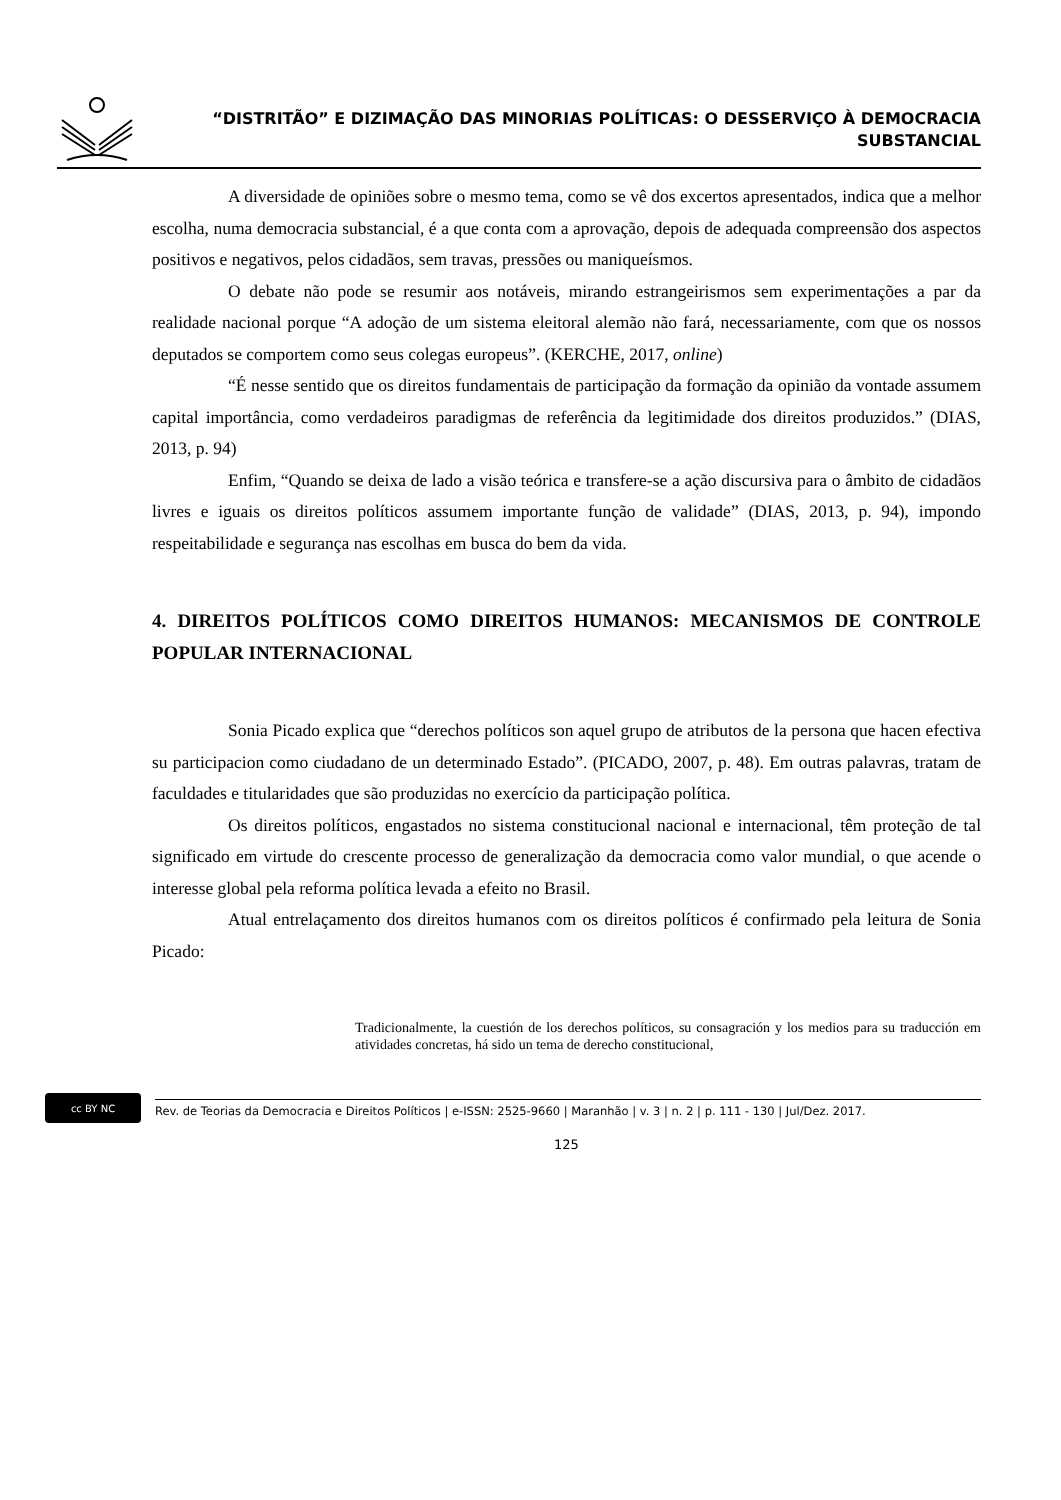“DISTRITÃO” E DIZIMAÇÃO DAS MINORIAS POLÍTICAS: O DESSERVIÇO À DEMOCRACIA SUBSTANCIAL
A diversidade de opiniões sobre o mesmo tema, como se vê dos excertos apresentados, indica que a melhor escolha, numa democracia substancial, é a que conta com a aprovação, depois de adequada compreensão dos aspectos positivos e negativos, pelos cidadãos, sem travas, pressões ou maniqueísmos.
O debate não pode se resumir aos notáveis, mirando estrangeirismos sem experimentações a par da realidade nacional porque “A adoção de um sistema eleitoral alemão não fará, necessariamente, com que os nossos deputados se comportem como seus colegas europeus”. (KERCHE, 2017, online)
“É nesse sentido que os direitos fundamentais de participação da formação da opinião da vontade assumem capital importância, como verdadeiros paradigmas de referência da legitimidade dos direitos produzidos.” (DIAS, 2013, p. 94)
Enfim, “Quando se deixa de lado a visão teórica e transfere-se a ação discursiva para o âmbito de cidadãos livres e iguais os direitos políticos assumem importante função de validade” (DIAS, 2013, p. 94), impondo respeitabilidade e segurança nas escolhas em busca do bem da vida.
4. DIREITOS POLÍTICOS COMO DIREITOS HUMANOS: MECANISMOS DE CONTROLE POPULAR INTERNACIONAL
Sonia Picado explica que “derechos políticos son aquel grupo de atributos de la persona que hacen efectiva su participacion como ciudadano de un determinado Estado”. (PICADO, 2007, p. 48). Em outras palavras, tratam de faculdades e titularidades que são produzidas no exercício da participação política.
Os direitos políticos, engastados no sistema constitucional nacional e internacional, têm proteção de tal significado em virtude do crescente processo de generalização da democracia como valor mundial, o que acende o interesse global pela reforma política levada a efeito no Brasil.
Atual entrelaçamento dos direitos humanos com os direitos políticos é confirmado pela leitura de Sonia Picado:
Tradicionalmente, la cuestión de los derechos políticos, su consagración y los medios para su traducción em atividades concretas, há sido un tema de derecho constitucional,
cc BY NC
Rev. de Teorias da Democracia e Direitos Políticos | e-ISSN: 2525-9660 | Maranhão | v. 3 | n. 2 | p. 111 - 130 | Jul/Dez. 2017.
125